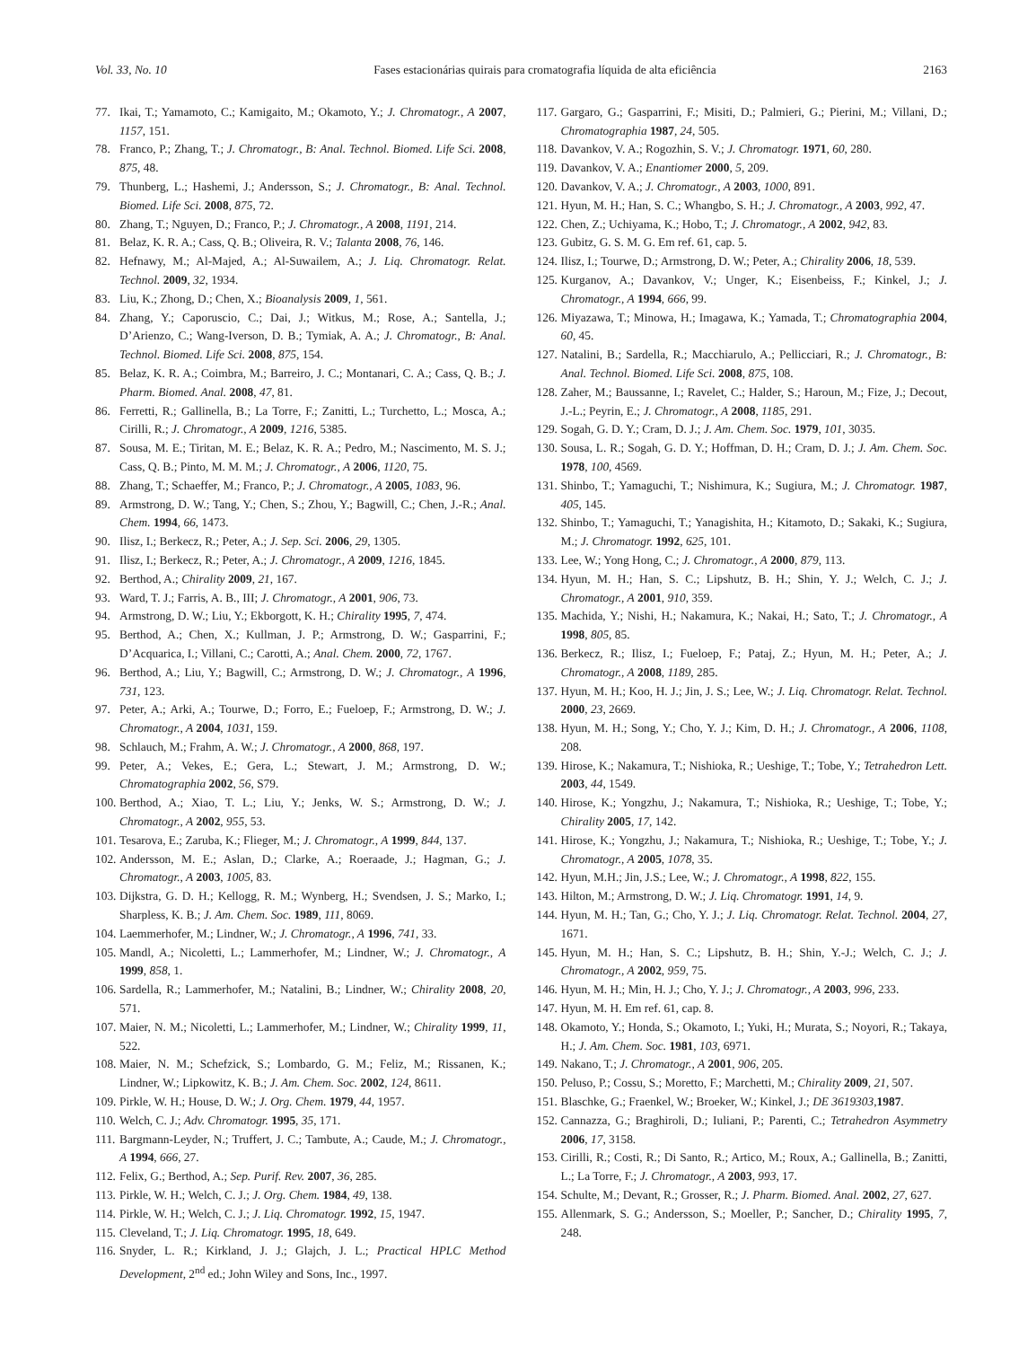Vol. 33, No. 10 Fases estacionárias quirais para cromatografia líquida de alta eficiência 2163
77. Ikai, T.; Yamamoto, C.; Kamigaito, M.; Okamoto, Y.; J. Chromatogr., A 2007, 1157, 151.
78. Franco, P.; Zhang, T.; J. Chromatogr., B: Anal. Technol. Biomed. Life Sci. 2008, 875, 48.
79. Thunberg, L.; Hashemi, J.; Andersson, S.; J. Chromatogr., B: Anal. Technol. Biomed. Life Sci. 2008, 875, 72.
80. Zhang, T.; Nguyen, D.; Franco, P.; J. Chromatogr., A 2008, 1191, 214.
81. Belaz, K. R. A.; Cass, Q. B.; Oliveira, R. V.; Talanta 2008, 76, 146.
82. Hefnawy, M.; Al-Majed, A.; Al-Suwailem, A.; J. Liq. Chromatogr. Relat. Technol. 2009, 32, 1934.
83. Liu, K.; Zhong, D.; Chen, X.; Bioanalysis 2009, 1, 561.
84. Zhang, Y.; Caporuscio, C.; Dai, J.; Witkus, M.; Rose, A.; Santella, J.; D’Arienzo, C.; Wang-Iverson, D. B.; Tymiak, A. A.; J. Chromatogr., B: Anal. Technol. Biomed. Life Sci. 2008, 875, 154.
85. Belaz, K. R. A.; Coimbra, M.; Barreiro, J. C.; Montanari, C. A.; Cass, Q. B.; J. Pharm. Biomed. Anal. 2008, 47, 81.
86. Ferretti, R.; Gallinella, B.; La Torre, F.; Zanitti, L.; Turchetto, L.; Mosca, A.; Cirilli, R.; J. Chromatogr., A 2009, 1216, 5385.
87. Sousa, M. E.; Tiritan, M. E.; Belaz, K. R. A.; Pedro, M.; Nascimento, M. S. J.; Cass, Q. B.; Pinto, M. M. M.; J. Chromatogr., A 2006, 1120, 75.
88. Zhang, T.; Schaeffer, M.; Franco, P.; J. Chromatogr., A 2005, 1083, 96.
89. Armstrong, D. W.; Tang, Y.; Chen, S.; Zhou, Y.; Bagwill, C.; Chen, J.-R.; Anal. Chem. 1994, 66, 1473.
90. Ilisz, I.; Berkecz, R.; Peter, A.; J. Sep. Sci. 2006, 29, 1305.
91. Ilisz, I.; Berkecz, R.; Peter, A.; J. Chromatogr., A 2009, 1216, 1845.
92. Berthod, A.; Chirality 2009, 21, 167.
93. Ward, T. J.; Farris, A. B., III; J. Chromatogr., A 2001, 906, 73.
94. Armstrong, D. W.; Liu, Y.; Ekborgott, K. H.; Chirality 1995, 7, 474.
95. Berthod, A.; Chen, X.; Kullman, J. P.; Armstrong, D. W.; Gasparrini, F.; D’Acquarica, I.; Villani, C.; Carotti, A.; Anal. Chem. 2000, 72, 1767.
96. Berthod, A.; Liu, Y.; Bagwill, C.; Armstrong, D. W.; J. Chromatogr., A 1996, 731, 123.
97. Peter, A.; Arki, A.; Tourwe, D.; Forro, E.; Fueloep, F.; Armstrong, D. W.; J. Chromatogr., A 2004, 1031, 159.
98. Schlauch, M.; Frahm, A. W.; J. Chromatogr., A 2000, 868, 197.
99. Peter, A.; Vekes, E.; Gera, L.; Stewart, J. M.; Armstrong, D. W.; Chromatographia 2002, 56, S79.
100. Berthod, A.; Xiao, T. L.; Liu, Y.; Jenks, W. S.; Armstrong, D. W.; J. Chromatogr., A 2002, 955, 53.
101. Tesarova, E.; Zaruba, K.; Flieger, M.; J. Chromatogr., A 1999, 844, 137.
102. Andersson, M. E.; Aslan, D.; Clarke, A.; Roeraade, J.; Hagman, G.; J. Chromatogr., A 2003, 1005, 83.
103. Dijkstra, G. D. H.; Kellogg, R. M.; Wynberg, H.; Svendsen, J. S.; Marko, I.; Sharpless, K. B.; J. Am. Chem. Soc. 1989, 111, 8069.
104. Laemmerhofer, M.; Lindner, W.; J. Chromatogr., A 1996, 741, 33.
105. Mandl, A.; Nicoletti, L.; Lammerhofer, M.; Lindner, W.; J. Chromatogr., A 1999, 858, 1.
106. Sardella, R.; Lammerhofer, M.; Natalini, B.; Lindner, W.; Chirality 2008, 20, 571.
107. Maier, N. M.; Nicoletti, L.; Lammerhofer, M.; Lindner, W.; Chirality 1999, 11, 522.
108. Maier, N. M.; Schefzick, S.; Lombardo, G. M.; Feliz, M.; Rissanen, K.; Lindner, W.; Lipkowitz, K. B.; J. Am. Chem. Soc. 2002, 124, 8611.
109. Pirkle, W. H.; House, D. W.; J. Org. Chem. 1979, 44, 1957.
110. Welch, C. J.; Adv. Chromatogr. 1995, 35, 171.
111. Bargmann-Leyder, N.; Truffert, J. C.; Tambute, A.; Caude, M.; J. Chromatogr., A 1994, 666, 27.
112. Felix, G.; Berthod, A.; Sep. Purif. Rev. 2007, 36, 285.
113. Pirkle, W. H.; Welch, C. J.; J. Org. Chem. 1984, 49, 138.
114. Pirkle, W. H.; Welch, C. J.; J. Liq. Chromatogr. 1992, 15, 1947.
115. Cleveland, T.; J. Liq. Chromatogr. 1995, 18, 649.
116. Snyder, L. R.; Kirkland, J. J.; Glajch, J. L.; Practical HPLC Method Development, 2<sup>nd</sup> ed.; John Wiley and Sons, Inc., 1997.
117. Gargaro, G.; Gasparrini, F.; Misiti, D.; Palmieri, G.; Pierini, M.; Villani, D.; Chromatographia 1987, 24, 505.
118. Davankov, V. A.; Rogozhin, S. V.; J. Chromatogr. 1971, 60, 280.
119. Davankov, V. A.; Enantiomer 2000, 5, 209.
120. Davankov, V. A.; J. Chromatogr., A 2003, 1000, 891.
121. Hyun, M. H.; Han, S. C.; Whangbo, S. H.; J. Chromatogr., A 2003, 992, 47.
122. Chen, Z.; Uchiyama, K.; Hobo, T.; J. Chromatogr., A 2002, 942, 83.
123. Gubitz, G. S. M. G. Em ref. 61, cap. 5.
124. Ilisz, I.; Tourwe, D.; Armstrong, D. W.; Peter, A.; Chirality 2006, 18, 539.
125. Kurganov, A.; Davankov, V.; Unger, K.; Eisenbeiss, F.; Kinkel, J.; J. Chromatogr., A 1994, 666, 99.
126. Miyazawa, T.; Minowa, H.; Imagawa, K.; Yamada, T.; Chromatographia 2004, 60, 45.
127. Natalini, B.; Sardella, R.; Macchiarulo, A.; Pellicciari, R.; J. Chromatogr., B: Anal. Technol. Biomed. Life Sci. 2008, 875, 108.
128. Zaher, M.; Baussanne, I.; Ravelet, C.; Halder, S.; Haroun, M.; Fize, J.; Decout, J.-L.; Peyrin, E.; J. Chromatogr., A 2008, 1185, 291.
129. Sogah, G. D. Y.; Cram, D. J.; J. Am. Chem. Soc. 1979, 101, 3035.
130. Sousa, L. R.; Sogah, G. D. Y.; Hoffman, D. H.; Cram, D. J.; J. Am. Chem. Soc. 1978, 100, 4569.
131. Shinbo, T.; Yamaguchi, T.; Nishimura, K.; Sugiura, M.; J. Chromatogr. 1987, 405, 145.
132. Shinbo, T.; Yamaguchi, T.; Yanagishita, H.; Kitamoto, D.; Sakaki, K.; Sugiura, M.; J. Chromatogr. 1992, 625, 101.
133. Lee, W.; Yong Hong, C.; J. Chromatogr., A 2000, 879, 113.
134. Hyun, M. H.; Han, S. C.; Lipshutz, B. H.; Shin, Y. J.; Welch, C. J.; J. Chromatogr., A 2001, 910, 359.
135. Machida, Y.; Nishi, H.; Nakamura, K.; Nakai, H.; Sato, T.; J. Chromatogr., A 1998, 805, 85.
136. Berkecz, R.; Ilisz, I.; Fueloep, F.; Pataj, Z.; Hyun, M. H.; Peter, A.; J. Chromatogr., A 2008, 1189, 285.
137. Hyun, M. H.; Koo, H. J.; Jin, J. S.; Lee, W.; J. Liq. Chromatogr. Relat. Technol. 2000, 23, 2669.
138. Hyun, M. H.; Song, Y.; Cho, Y. J.; Kim, D. H.; J. Chromatogr., A 2006, 1108, 208.
139. Hirose, K.; Nakamura, T.; Nishioka, R.; Ueshige, T.; Tobe, Y.; Tetrahedron Lett. 2003, 44, 1549.
140. Hirose, K.; Yongzhu, J.; Nakamura, T.; Nishioka, R.; Ueshige, T.; Tobe, Y.; Chirality 2005, 17, 142.
141. Hirose, K.; Yongzhu, J.; Nakamura, T.; Nishioka, R.; Ueshige, T.; Tobe, Y.; J. Chromatogr., A 2005, 1078, 35.
142. Hyun, M.H.; Jin, J.S.; Lee, W.; J. Chromatogr., A 1998, 822, 155.
143. Hilton, M.; Armstrong, D. W.; J. Liq. Chromatogr. 1991, 14, 9.
144. Hyun, M. H.; Tan, G.; Cho, Y. J.; J. Liq. Chromatogr. Relat. Technol. 2004, 27, 1671.
145. Hyun, M. H.; Han, S. C.; Lipshutz, B. H.; Shin, Y.-J.; Welch, C. J.; J. Chromatogr., A 2002, 959, 75.
146. Hyun, M. H.; Min, H. J.; Cho, Y. J.; J. Chromatogr., A 2003, 996, 233.
147. Hyun, M. H. Em ref. 61, cap. 8.
148. Okamoto, Y.; Honda, S.; Okamoto, I.; Yuki, H.; Murata, S.; Noyori, R.; Takaya, H.; J. Am. Chem. Soc. 1981, 103, 6971.
149. Nakano, T.; J. Chromatogr., A 2001, 906, 205.
150. Peluso, P.; Cossu, S.; Moretto, F.; Marchetti, M.; Chirality 2009, 21, 507.
151. Blaschke, G.; Fraenkel, W.; Broeker, W.; Kinkel, J.; DE 3619303,1987.
152. Cannazza, G.; Braghiroli, D.; Iuliani, P.; Parenti, C.; Tetrahedron Asymmetry 2006, 17, 3158.
153. Cirilli, R.; Costi, R.; Di Santo, R.; Artico, M.; Roux, A.; Gallinella, B.; Zanitti, L.; La Torre, F.; J. Chromatogr., A 2003, 993, 17.
154. Schulte, M.; Devant, R.; Grosser, R.; J. Pharm. Biomed. Anal. 2002, 27, 627.
155. Allenmark, S. G.; Andersson, S.; Moeller, P.; Sancher, D.; Chirality 1995, 7, 248.